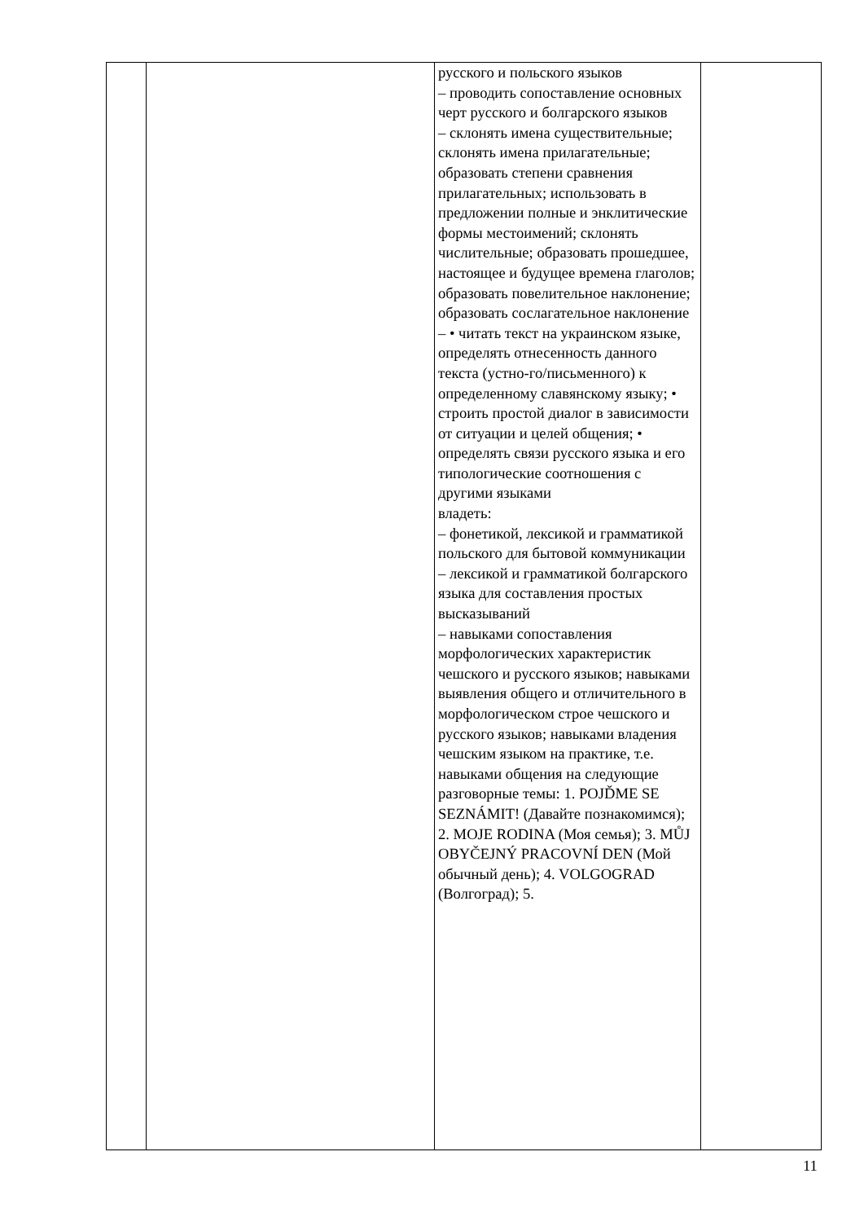| | | русского и польского языков – проводить сопоставление основных черт русского и болгарского языков – склонять имена существительные; склонять имена прилагательные; образовать степени сравнения прилагательных; использовать в предложении полные и энклитические формы местоимений; склонять числительные; образовать прошедшее, настоящее и будущее времена глаголов; образовать повелительное наклонение; образовать сослагательное наклонение – • читать текст на украинском языке, определять отнесенность данного текста (устно-го/письменного) к определенному славянскому языку; • строить простой диалог в зависимости от ситуации и целей общения; • определять связи русского языка и его типологические соотношения с другими языками владеть: – фонетикой, лексикой и грамматикой польского для бытовой коммуникации – лексикой и грамматикой болгарского языка для составления простых высказываний – навыками сопоставления морфологических характеристик чешского и русского языков; навыками выявления общего и отличительного в морфологическом строе чешского и русского языков; навыками владения чешским языком на практике, т.е. навыками общения на следующие разговорные темы: 1. POJĎME SE SEZNÁMIT! (Давайте познакомимся); 2. MOJE RODINA (Моя семья); 3. MŮJ OBYČEJNÝ PRACOVNÍ DEN (Мой обычный день); 4. VOLGOGRAD (Волгоград); 5. | |
11